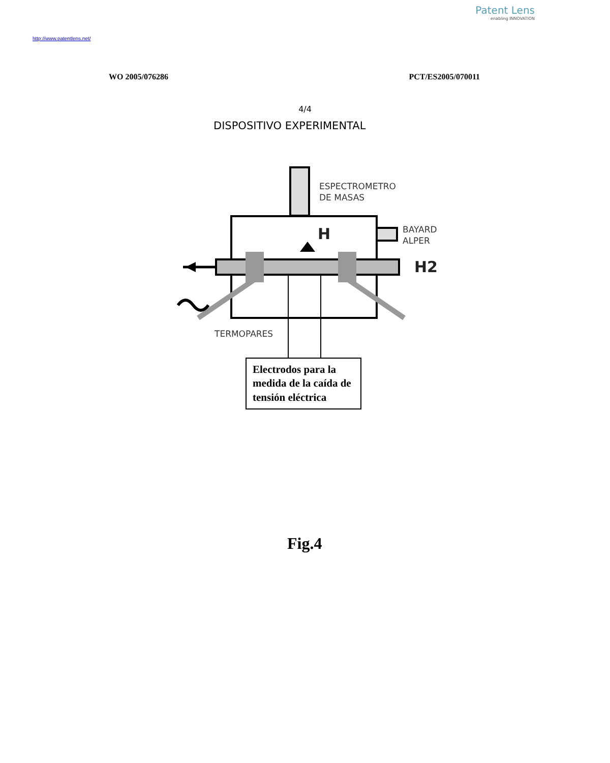Patent Lens
enabling INNOVATION
http://www.patentlens.net/
WO 2005/076286 PCT/ES2005/070011
4/4
DISPOSITIVO EXPERIMENTAL
ESPECTROMETRO
DE MASAS
H
BAYARD
ALPER
H2
TERMOPARES
Electrodos para la medida de la caída de tensión eléctrica
Fig.4